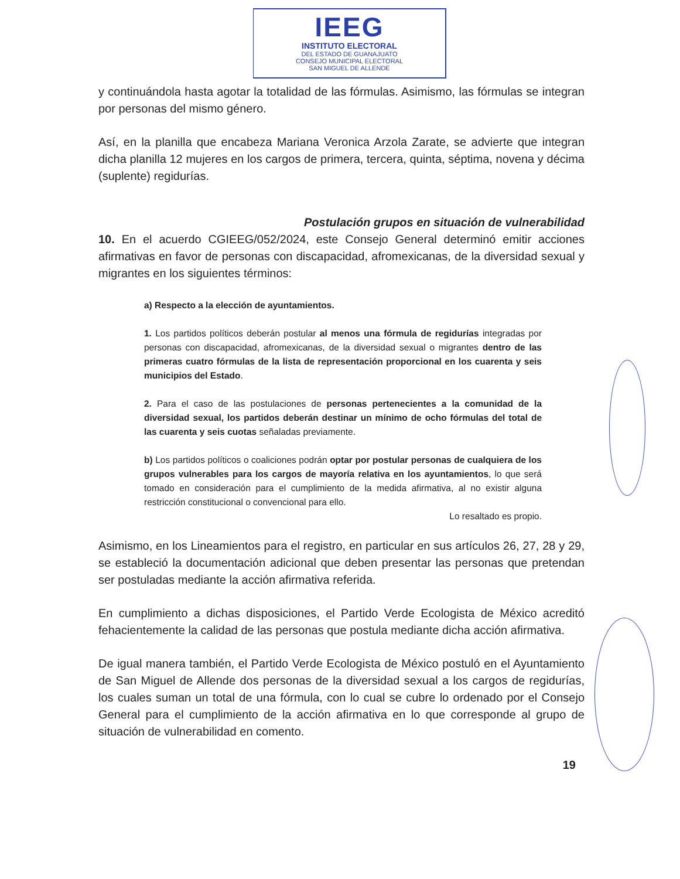IEEG
INSTITUTO ELECTORAL
DEL ESTADO DE GUANAJUATO
CONSEJO MUNICIPAL ELECTORAL
SAN MIGUEL DE ALLENDE
y continuándola hasta agotar la totalidad de las fórmulas. Asimismo, las fórmulas se integran por personas del mismo género.
Así, en la planilla que encabeza Mariana Veronica Arzola Zarate, se advierte que integran dicha planilla 12 mujeres en los cargos de primera, tercera, quinta, séptima, novena y décima (suplente) regidurías.
Postulación grupos en situación de vulnerabilidad
10. En el acuerdo CGIEEG/052/2024, este Consejo General determinó emitir acciones afirmativas en favor de personas con discapacidad, afromexicanas, de la diversidad sexual y migrantes en los siguientes términos:
a) Respecto a la elección de ayuntamientos.
1. Los partidos políticos deberán postular al menos una fórmula de regidurías integradas por personas con discapacidad, afromexicanas, de la diversidad sexual o migrantes dentro de las primeras cuatro fórmulas de la lista de representación proporcional en los cuarenta y seis municipios del Estado.
2. Para el caso de las postulaciones de personas pertenecientes a la comunidad de la diversidad sexual, los partidos deberán destinar un mínimo de ocho fórmulas del total de las cuarenta y seis cuotas señaladas previamente.
b) Los partidos políticos o coaliciones podrán optar por postular personas de cualquiera de los grupos vulnerables para los cargos de mayoría relativa en los ayuntamientos, lo que será tomado en consideración para el cumplimiento de la medida afirmativa, al no existir alguna restricción constitucional o convencional para ello.
Lo resaltado es propio.
Asimismo, en los Lineamientos para el registro, en particular en sus artículos 26, 27, 28 y 29, se estableció la documentación adicional que deben presentar las personas que pretendan ser postuladas mediante la acción afirmativa referida.
En cumplimiento a dichas disposiciones, el Partido Verde Ecologista de México acreditó fehacientemente la calidad de las personas que postula mediante dicha acción afirmativa.
De igual manera también, el Partido Verde Ecologista de México postuló en el Ayuntamiento de San Miguel de Allende dos personas de la diversidad sexual a los cargos de regidurías, los cuales suman un total de una fórmula, con lo cual se cubre lo ordenado por el Consejo General para el cumplimiento de la acción afirmativa en lo que corresponde al grupo de situación de vulnerabilidad en comento.
19